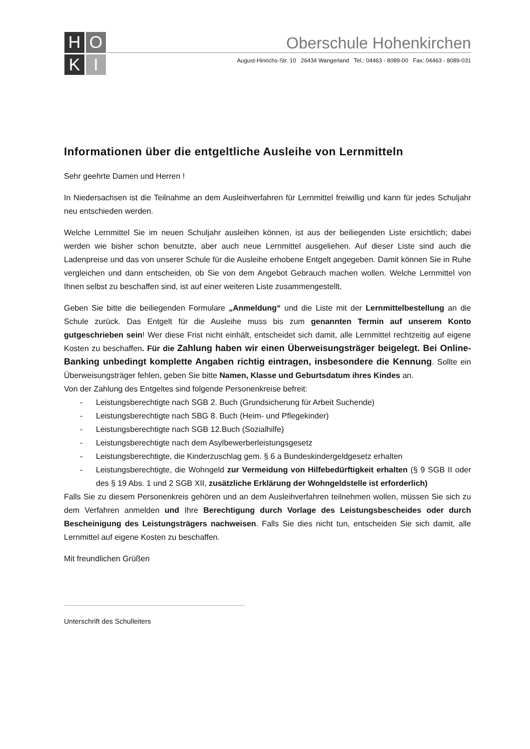H
O
K
I
Oberschule Hohenkirchen
August-Hinrichs-Str. 10 26434 Wangerland Tel.: 04463 - 8089-00 Fax: 04463 - 8089-031
Informationen über die entgeltliche Ausleihe von Lernmitteln
Sehr geehrte Damen und Herren !
In Niedersachsen ist die Teilnahme an dem Ausleihverfahren für Lernmittel freiwillig und kann für jedes Schuljahr neu entschieden werden.
Welche Lernmittel Sie im neuen Schuljahr ausleihen können, ist aus der beiliegenden Liste ersichtlich; dabei werden wie bisher schon benutzte, aber auch neue Lernmittel ausgeliehen. Auf dieser Liste sind auch die Ladenpreise und das von unserer Schule für die Ausleihe erhobene Entgelt angegeben. Damit können Sie in Ruhe vergleichen und dann entscheiden, ob Sie von dem Angebot Gebrauch machen wollen. Welche Lernmittel von Ihnen selbst zu beschaffen sind, ist auf einer weiteren Liste zusammengestellt.
Geben Sie bitte die beiliegenden Formulare „Anmeldung“ und die Liste mit der Lernmittelbestellung an die Schule zurück. Das Entgelt für die Ausleihe muss bis zum genannten Termin auf unserem Konto gutgeschrieben sein! Wer diese Frist nicht einhält, entscheidet sich damit, alle Lernmittel rechtzeitig auf eigene Kosten zu beschaffen. Für die Zahlung haben wir einen Überweisungsträger beigelegt. Bei Online-Banking unbedingt komplette Angaben richtig eintragen, insbesondere die Kennung. Sollte ein Überweisungsträger fehlen, geben Sie bitte Namen, Klasse und Geburtsdatum ihres Kindes an.
Von der Zahlung des Entgeltes sind folgende Personenkreise befreit:
- Leistungsberechtigte nach SGB 2. Buch (Grundsicherung für Arbeit Suchende)
- Leistungsberechtigte nach SBG 8. Buch (Heim- und Pflegekinder)
- Leistungsberechtigte nach SGB 12.Buch (Sozialhilfe)
- Leistungsberechtigte nach dem Asylbewerberleistungsgesetz
- Leistungsberechtigte, die Kinderzuschlag gem. § 6 a Bundeskindergeldgesetz erhalten
- Leistungsberechtigte, die Wohngeld zur Vermeidung von Hilfebedürftigkeit erhalten (§ 9 SGB II oder des § 19 Abs. 1 und 2 SGB XII, zusätzliche Erklärung der Wohngeldstelle ist erforderlich)
Falls Sie zu diesem Personenkreis gehören und an dem Ausleihverfahren teilnehmen wollen, müssen Sie sich zu dem Verfahren anmelden und Ihre Berechtigung durch Vorlage des Leistungsbescheides oder durch Bescheinigung des Leistungsträgers nachweisen. Falls Sie dies nicht tun, entscheiden Sie sich damit, alle Lernmittel auf eigene Kosten zu beschaffen.
Mit freundlichen Grüßen
Unterschrift des Schulleiters